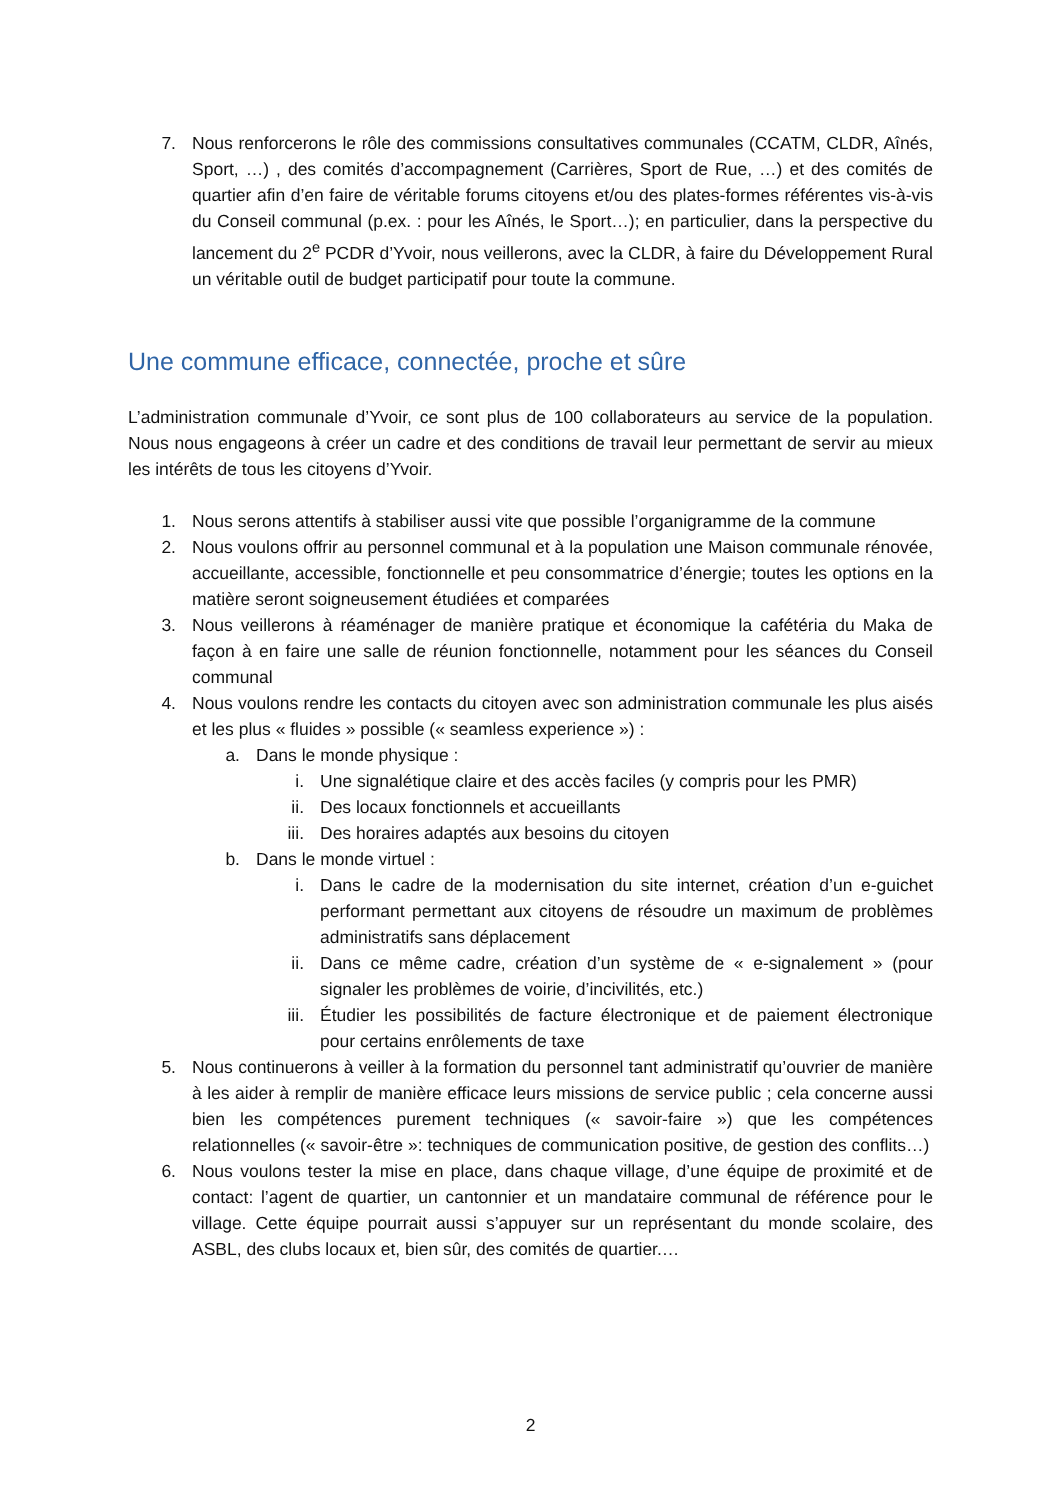7. Nous renforcerons le rôle des commissions consultatives communales (CCATM, CLDR, Aînés, Sport, …) , des comités d’accompagnement (Carrières, Sport de Rue, …) et des comités de quartier afin d’en faire de véritable forums citoyens et/ou des plates-formes référentes vis-à-vis du Conseil communal (p.ex. : pour les Aînés, le Sport…); en particulier, dans la perspective du lancement du 2<sup>e</sup> PCDR d’Yvoir, nous veillerons, avec la CLDR, à faire du Développement Rural un véritable outil de budget participatif pour toute la commune.
Une commune efficace, connectée, proche et sûre
L’administration communale d’Yvoir, ce sont plus de 100 collaborateurs au service de la population. Nous nous engageons à créer un cadre et des conditions de travail leur permettant de servir au mieux les intérêts de tous les citoyens d’Yvoir.
1. Nous serons attentifs à stabiliser aussi vite que possible l’organigramme de la commune
2. Nous voulons offrir au personnel communal et à la population une Maison communale rénovée, accueillante, accessible, fonctionnelle et peu consommatrice d’énergie; toutes les options en la matière seront soigneusement étudiées et comparées
3. Nous veillerons à réaménager de manière pratique et économique la cafétéria du Maka de façon à en faire une salle de réunion fonctionnelle, notamment pour les séances du Conseil communal
4. Nous voulons rendre les contacts du citoyen avec son administration communale les plus aisés et les plus « fluides » possible (« seamless experience ») :
a. Dans le monde physique :
i. Une signalétique claire et des accès faciles (y compris pour les PMR)
ii. Des locaux fonctionnels et accueillants
iii. Des horaires adaptés aux besoins du citoyen
b. Dans le monde virtuel :
i. Dans le cadre de la modernisation du site internet, création d’un e-guichet performant permettant aux citoyens de résoudre un maximum de problèmes administratifs sans déplacement
ii. Dans ce même cadre, création d’un système de « e-signalement » (pour signaler les problèmes de voirie, d’incivilités, etc.)
iii. Étudier les possibilités de facture électronique et de paiement électronique pour certains enrôlements de taxe
5. Nous continuerons à veiller à la formation du personnel tant administratif qu’ouvrier de manière à les aider à remplir de manière efficace leurs missions de service public ; cela concerne aussi bien les compétences purement techniques (« savoir-faire ») que les compétences relationnelles (« savoir-être »: techniques de communication positive, de gestion des conflits…)
6. Nous voulons tester la mise en place, dans chaque village, d’une équipe de proximité et de contact: l’agent de quartier, un cantonnier et un mandataire communal de référence pour le village. Cette équipe pourrait aussi s’appuyer sur un représentant du monde scolaire, des ASBL, des clubs locaux et, bien sûr, des comités de quartier.…
2